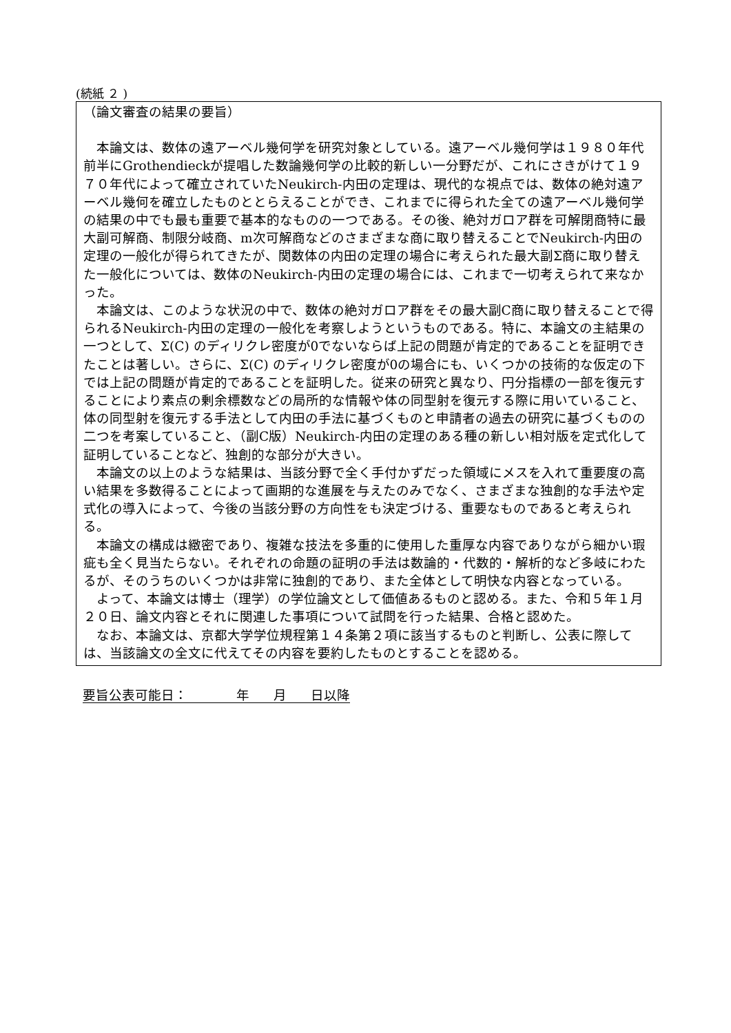(続紙 ２ )
（論文審査の結果の要旨）
本論文は、数体の遠アーベル幾何学を研究対象としている。遠アーベル幾何学は１９８０年代前半にGrothendieckが提唱した数論幾何学の比較的新しい一分野だが、これにさきがけて１９７０年代によって確立されていたNeukirch-内田の定理は、現代的な視点では、数体の絶対遠アーベル幾何を確立したものととらえることができ、これまでに得られた全ての遠アーベル幾何学の結果の中でも最も重要で基本的なものの一つである。その後、絶対ガロア群を可解閉商特に最大副可解商、制限分岐商、m次可解商などのさまざまな商に取り替えることでNeukirch-内田の定理の一般化が得られてきたが、関数体の内田の定理の場合に考えられた最大副Σ商に取り替えた一般化については、数体のNeukirch-内田の定理の場合には、これまで一切考えられて来なかった。
本論文は、このような状況の中で、数体の絶対ガロア群をその最大副C商に取り替えることで得られるNeukirch-内田の定理の一般化を考察しようというものである。特に、本論文の主結果の一つとして、Σ(C) のディリクレ密度が0でないならば上記の問題が肯定的であることを証明できたことは著しい。さらに、Σ(C) のディリクレ密度が0の場合にも、いくつかの技術的な仮定の下では上記の問題が肯定的であることを証明した。従来の研究と異なり、円分指標の一部を復元することにより素点の剰余標数などの局所的な情報や体の同型射を復元する際に用いていること、体の同型射を復元する手法として内田の手法に基づくものと申請者の過去の研究に基づくものの二つを考案していること、（副C版）Neukirch-内田の定理のある種の新しい相対版を定式化して証明していることなど、独創的な部分が大きい。
本論文の以上のような結果は、当該分野で全く手付かずだった領域にメスを入れて重要度の高い結果を多数得ることによって画期的な進展を与えたのみでなく、さまざまな独創的な手法や定式化の導入によって、今後の当該分野の方向性をも決定づける、重要なものであると考えられる。
本論文の構成は緻密であり、複雑な技法を多重的に使用した重厚な内容でありながら細かい瑕疵も全く見当たらない。それぞれの命題の証明の手法は数論的・代数的・解析的など多岐にわたるが、そのうちのいくつかは非常に独創的であり、また全体として明快な内容となっている。
よって、本論文は博士（理学）の学位論文として価値あるものと認める。また、令和５年１月２０日、論文内容とそれに関連した事項について試問を行った結果、合格と認めた。
なお、本論文は、京都大学学位規程第１４条第２項に該当するものと判断し、公表に際しては、当該論文の全文に代えてその内容を要約したものとすることを認める。
要旨公表可能日： 年 月 日以降